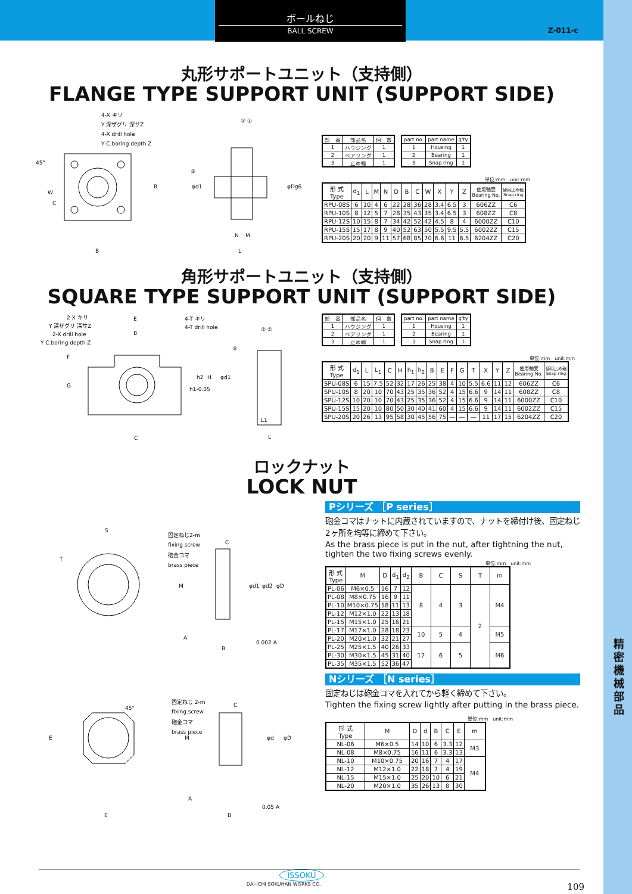ボールねじ
BALL SCREW
Z-011-c
丸形サポートユニット（支持側）
FLANGE TYPE SUPPORT UNIT (SUPPORT SIDE)
4-X キリ
Y 深ザグリ 深サZ
4-X drill hole
Y C.boring depth Z
45°
W
C
B
B
φd1
φDg6
② ①
③
N
M
L
| 部 番 | 部品名 | 個 数 |
| --- | --- | --- |
| 1 | ハウジング | 1 |
| 2 | ベアリング | 1 |
| 3 | 止め輪 | 1 |
| part no. | part name | q'ty |
| --- | --- | --- |
| 1 | Housing | 1 |
| 2 | Bearing | 1 |
| 3 | Snap ring | 1 |
単位:mm　unit:mm
| 形 式 Type | d<sub>1</sub> | L | M | N | D | B | C | W | X | Y | Z | 使用軸受 Bearing No. | 使用止め輪 Snap ring |
| --- | --- | --- | --- | --- | --- | --- | --- | --- | --- | --- | --- | --- | --- |
| RPU-08S | 6 | 10 | 4 | 6 | 22 | 28 | 36 | 28 | 3.4 | 6.5 | 3 | 606ZZ | C6 |
| RPU-10S | 8 | 12 | 5 | 7 | 28 | 35 | 43 | 35 | 3.4 | 6.5 | 3 | 608ZZ | C8 |
| RPU-12S | 10 | 15 | 8 | 7 | 34 | 42 | 52 | 42 | 4.5 | 8 | 4 | 6000ZZ | C10 |
| RPU-15S | 15 | 17 | 8 | 9 | 40 | 52 | 63 | 50 | 5.5 | 9.5 | 5.5 | 6002ZZ | C15 |
| RPU-20S | 20 | 20 | 9 | 11 | 57 | 68 | 85 | 70 | 6.6 | 11 | 6.5 | 6204ZZ | C20 |
角形サポートユニット（支持側）
SQUARE TYPE SUPPORT UNIT (SUPPORT SIDE)
2-X キリ
Y 深ザグリ 深サZ
2-X drill hole
Y C.boring depth Z
E
B
4-T キリ
4-T drill hole
F
G
h1-0.05
h2
H
C
φd1
② ①
③
L1
L
| 部 番 | 部品名 | 個 数 |
| --- | --- | --- |
| 1 | ハウジング | 1 |
| 2 | ベアリング | 1 |
| 3 | 止め輪 | 1 |
| part no. | part name | q'ty |
| --- | --- | --- |
| 1 | Housing | 1 |
| 2 | Bearing | 1 |
| 3 | Snap ring | 1 |
単位:mm　unit:mm
| 形 式 Type | d<sub>1</sub> | L | L<sub>1</sub> | C | H | h<sub>1</sub> | h<sub>2</sub> | B | E | F | G | T | X | Y | Z | 使用軸受 Bearing No. | 使用止め輪 Snap ring |
| --- | --- | --- | --- | --- | --- | --- | --- | --- | --- | --- | --- | --- | --- | --- | --- | --- | --- |
| SPU-08S | 6 | 15 | 7.5 | 52 | 32 | 17 | 26 | 25 | 38 | 4 | 10 | 5.5 | 6.6 | 11 | 12 | 606ZZ | C6 |
| SPU-10S | 8 | 20 | 10 | 70 | 43 | 25 | 35 | 36 | 52 | 4 | 15 | 6.6 | 9 | 14 | 11 | 608ZZ | C8 |
| SPU-12S | 10 | 20 | 10 | 70 | 43 | 25 | 35 | 36 | 52 | 4 | 15 | 6.6 | 9 | 14 | 11 | 6000ZZ | C10 |
| SPU-15S | 15 | 20 | 10 | 80 | 50 | 30 | 40 | 41 | 60 | 4 | 15 | 6.6 | 9 | 14 | 11 | 6002ZZ | C15 |
| SPU-20S | 20 | 26 | 13 | 95 | 58 | 30 | 45 | 56 | 75 | — | — | — | 11 | 17 | 15 | 6204ZZ | C20 |
ロックナット
LOCK NUT
S
T
固定ねじ2-m
fixing screw
砲金コマ
brass piece
C
M
φd1
φd2
φD
A
B
0.002 A
固定ねじ 2-m
fixing screw
砲金コマ
brass piece
45°
C
E
E
M
φd
φD
A
B
0.05 A
Pシリーズ ［P series］
砲金コマはナットに内蔵されていますので、ナットを締付け後、固定ねじ2ヶ所を均等に締めて下さい。
As the brass piece is put in the nut, after tightning the nut, tighten the two fixing screws evenly.
単位:mm　unit:mm
| 形 式 Type | M | D | d<sub>1</sub> | d<sub>2</sub> | B | C | S | T | m |
| --- | --- | --- | --- | --- | --- | --- | --- | --- | --- |
| PL-06 | M6×0.5 | 16 | 7 | 12 | 8 | 4 | 3 | 2 | M4 |
| PL-08 | M8×0.75 | 16 | 9 | 11 | | | | | |
| PL-10 | M10×0.75 | 18 | 11 | 13 | | | | | |
| PL-12 | M12×1.0 | 22 | 13 | 18 | | | | | |
| PL-15 | M15×1.0 | 25 | 16 | 21 | | | | | |
| PL-17 | M17×1.0 | 28 | 18 | 23 | 10 | 5 | 4 | | M5 |
| PL-20 | M20×1.0 | 32 | 21 | 27 | | | | | |
| PL-25 | M25×1.5 | 40 | 26 | 33 | 12 | 6 | 5 | | M6 |
| PL-30 | M30×1.5 | 45 | 31 | 40 | | | | | |
| PL-35 | M35×1.5 | 52 | 36 | 47 | | | | | |
Nシリーズ ［N series］
固定ねじは砲金コマを入れてから軽く締めて下さい。
Tighten the fixing screw lightly after putting in the brass piece.
単位:mm　unit:mm
| 形 式 Type | M | D | d | B | C | E | m |
| --- | --- | --- | --- | --- | --- | --- | --- |
| NL-06 | M6×0.5 | 14 | 10 | 6 | 3.3 | 12 | M3 |
| NL-08 | M8×0.75 | 16 | 11 | 6 | 3.3 | 13 | |
| NL-10 | M10×0.75 | 20 | 16 | 7 | 4 | 17 | M4 |
| NL-12 | M12×1.0 | 22 | 18 | 7 | 4 | 19 | |
| NL-15 | M15×1.0 | 25 | 20 | 10 | 6 | 21 | |
| NL-20 | M20×1.0 | 35 | 26 | 13 | 8 | 30 | |
ISSOKU
DAI-ICHI SOKUHAN WORKS CO. 109
精
密
機
械
部
品